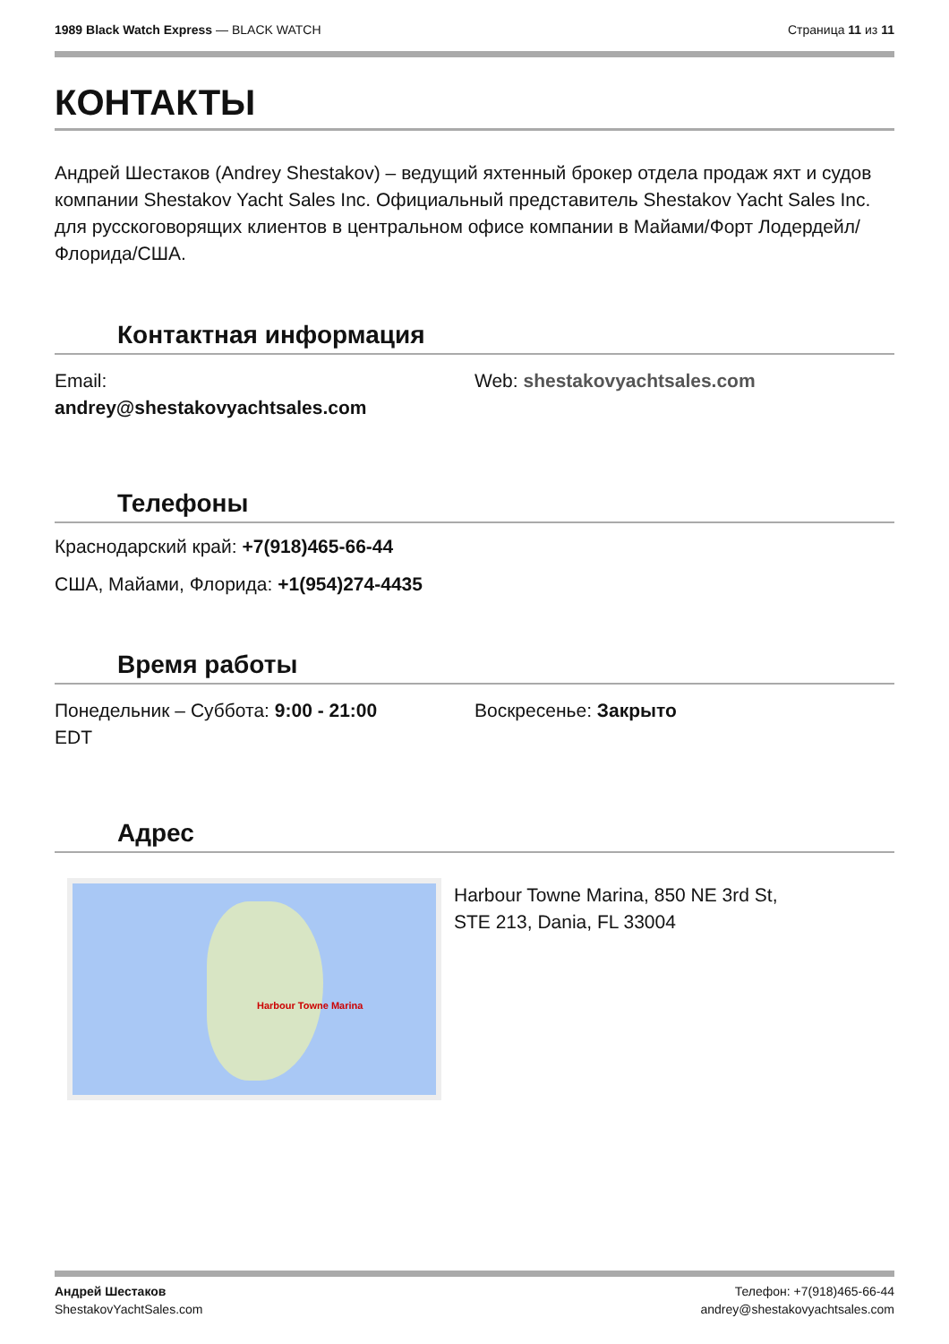1989 Black Watch Express — BLACK WATCH
Страница 11 из 11
КОНТАКТЫ
Андрей Шестаков (Andrey Shestakov) – ведущий яхтенный брокер отдела продаж яхт и судов компании Shestakov Yacht Sales Inc. Официальный представитель Shestakov Yacht Sales Inc. для русскоговорящих клиентов в центральном офисе компании в Майами/Форт Лодердейл/Флорида/США.
Контактная информация
Email:
andrey@shestakovyachtsales.com
Web: shestakovyachtsales.com
Телефоны
Краснодарский край: +7(918)465-66-44
США, Майами, Флорида: +1(954)274-4435
Время работы
Понедельник – Суббота: 9:00 - 21:00
EDT
Воскресенье: Закрыто
Адрес
Harbour Towne Marina
Harbour Towne Marina, 850 NE 3rd St,
STE 213, Dania, FL 33004
Андрей Шестаков
ShestakovYachtSales.com
Телефон: +7(918)465-66-44
andrey@shestakovyachtsales.com